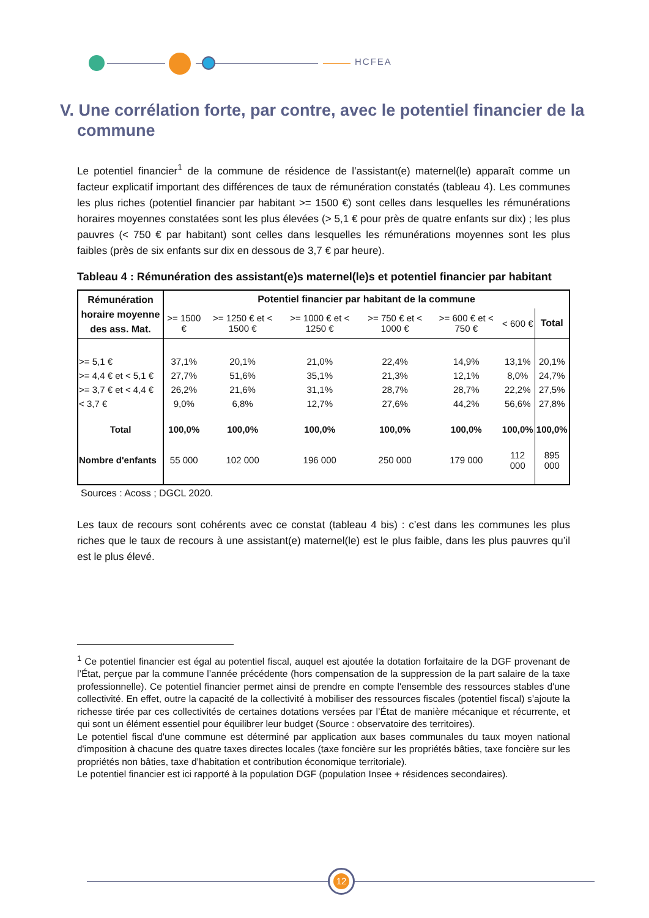HCFEA
V. Une corrélation forte, par contre, avec le potentiel financier de la commune
Le potentiel financier<sup>1</sup> de la commune de résidence de l’assistant(e) maternel(le) apparaît comme un facteur explicatif important des différences de taux de rémunération constatés (tableau 4). Les communes les plus riches (potentiel financier par habitant >= 1500 €) sont celles dans lesquelles les rémunérations horaires moyennes constatées sont les plus élevées (> 5,1 € pour près de quatre enfants sur dix) ; les plus pauvres (< 750 € par habitant) sont celles dans lesquelles les rémunérations moyennes sont les plus faibles (près de six enfants sur dix en dessous de 3,7 € par heure).
Tableau 4 : Rémunération des assistant(e)s maternel(le)s et potentiel financier par habitant
| Rémunération horaire moyenne des ass. Mat. | Potentiel financier par habitant de la commune | | | | | | |
| --- | --- | --- | --- | --- | --- | --- | --- |
| | >= 1500 € | >= 1250 € et < 1500 € | >= 1000 € et < 1250 € | >= 750 € et < 1000 € | >= 600 € et < 750 € | < 600 € | Total |
| >= 5,1 € | 37,1% | 20,1% | 21,0% | 22,4% | 14,9% | 13,1% | 20,1% |
| >= 4,4 € et < 5,1 € | 27,7% | 51,6% | 35,1% | 21,3% | 12,1% | 8,0% | 24,7% |
| >= 3,7 € et < 4,4 € | 26,2% | 21,6% | 31,1% | 28,7% | 28,7% | 22,2% | 27,5% |
| < 3,7 € | 9,0% | 6,8% | 12,7% | 27,6% | 44,2% | 56,6% | 27,8% |
| Total | 100,0% | 100,0% | 100,0% | 100,0% | 100,0% | 100,0% | 100,0% |
| Nombre d'enfants | 55 000 | 102 000 | 196 000 | 250 000 | 179 000 | 112 000 | 895 000 |
Sources : Acoss ; DGCL 2020.
Les taux de recours sont cohérents avec ce constat (tableau 4 bis) : c’est dans les communes les plus riches que le taux de recours à une assistant(e) maternel(le) est le plus faible, dans les plus pauvres qu’il est le plus élevé.
<sup>1</sup> Ce potentiel financier est égal au potentiel fiscal, auquel est ajoutée la dotation forfaitaire de la DGF provenant de l’État, perçue par la commune l’année précédente (hors compensation de la suppression de la part salaire de la taxe professionnelle). Ce potentiel financier permet ainsi de prendre en compte l'ensemble des ressources stables d'une collectivité. En effet, outre la capacité de la collectivité à mobiliser des ressources fiscales (potentiel fiscal) s’ajoute la richesse tirée par ces collectivités de certaines dotations versées par l’État de manière mécanique et récurrente, et qui sont un élément essentiel pour équilibrer leur budget (Source : observatoire des territoires).
Le potentiel fiscal d'une commune est déterminé par application aux bases communales du taux moyen national d'imposition à chacune des quatre taxes directes locales (taxe foncière sur les propriétés bâties, taxe foncière sur les propriétés non bâties, taxe d’habitation et contribution économique territoriale).
Le potentiel financier est ici rapporté à la population DGF (population Insee + résidences secondaires).
12